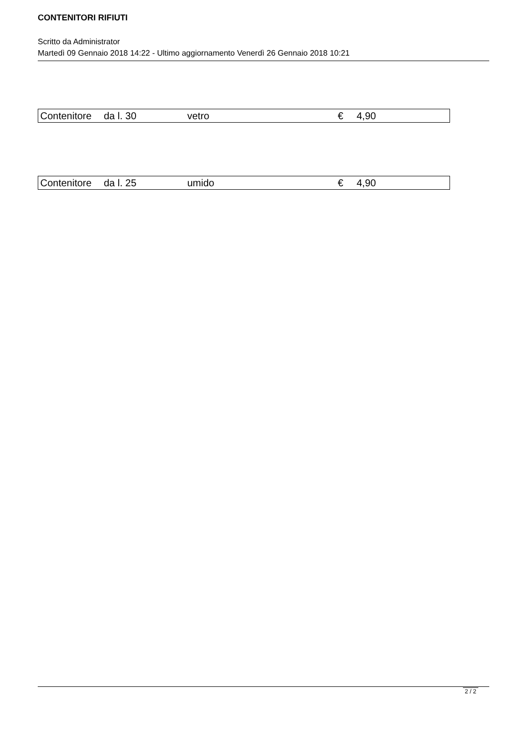CONTENITORI RIFIUTI
Scritto da Administrator
Martedì 09 Gennaio 2018 14:22 - Ultimo aggiornamento Venerdì 26 Gennaio 2018 10:21
| Contenitore | da l. 30 | vetro | € | 4,90 |
| Contenitore | da l. 25 | umido | € | 4,90 |
2 / 2